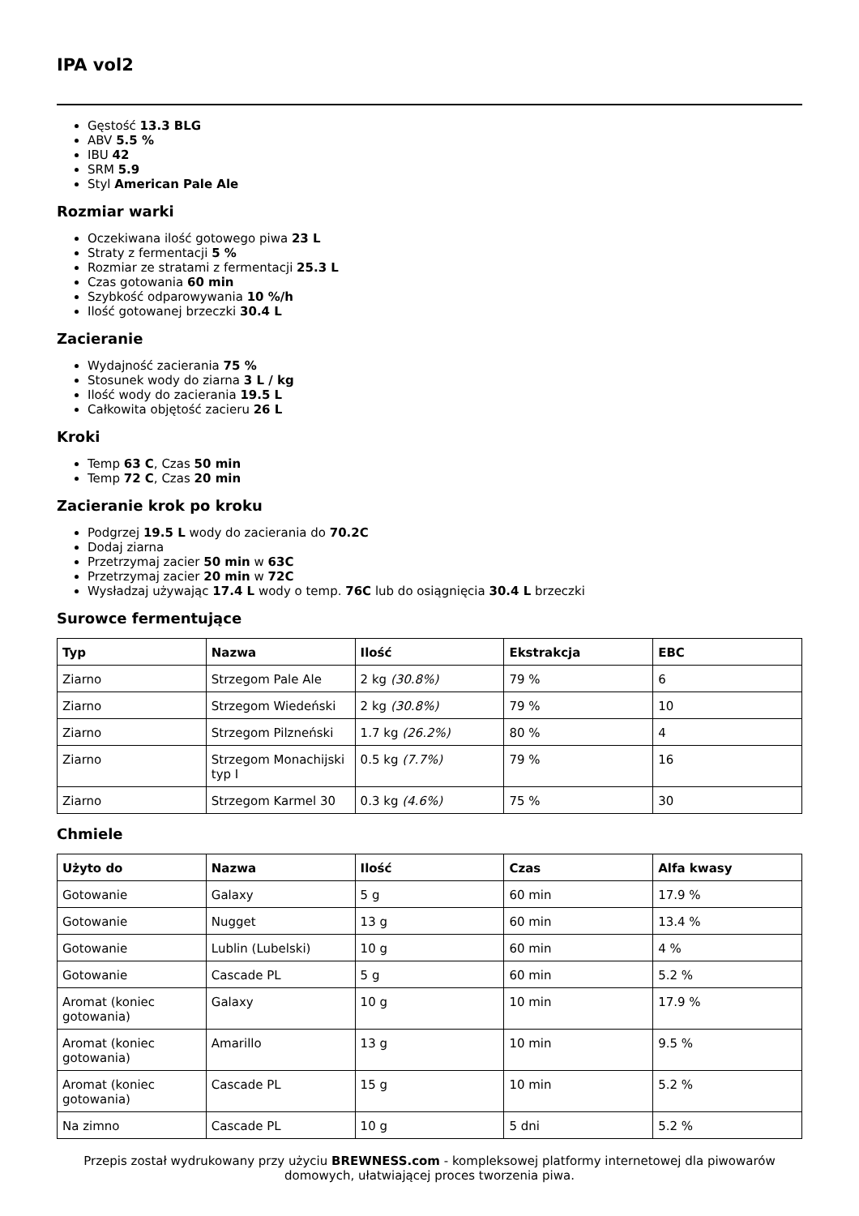IPA vol2
Gęstość 13.3 BLG
ABV 5.5 %
IBU 42
SRM 5.9
Styl American Pale Ale
Rozmiar warki
Oczekiwana ilość gotowego piwa 23 L
Straty z fermentacji 5 %
Rozmiar ze stratami z fermentacji 25.3 L
Czas gotowania 60 min
Szybkość odparowywania 10 %/h
Ilość gotowanej brzeczki 30.4 L
Zacieranie
Wydajność zacierania 75 %
Stosunek wody do ziarna 3 L / kg
Ilość wody do zacierania 19.5 L
Całkowita objętość zacieru 26 L
Kroki
Temp 63 C, Czas 50 min
Temp 72 C, Czas 20 min
Zacieranie krok po kroku
Podgrzej 19.5 L wody do zacierania do 70.2C
Dodaj ziarna
Przetrzymaj zacier 50 min w 63C
Przetrzymaj zacier 20 min w 72C
Wysładzaj używając 17.4 L wody o temp. 76C lub do osiągnięcia 30.4 L brzeczki
Surowce fermentujące
| Typ | Nazwa | Ilość | Ekstrakcja | EBC |
| --- | --- | --- | --- | --- |
| Ziarno | Strzegom Pale Ale | 2 kg (30.8%) | 79 % | 6 |
| Ziarno | Strzegom Wiedeński | 2 kg (30.8%) | 79 % | 10 |
| Ziarno | Strzegom Pilzneński | 1.7 kg (26.2%) | 80 % | 4 |
| Ziarno | Strzegom Monachijski typ I | 0.5 kg (7.7%) | 79 % | 16 |
| Ziarno | Strzegom Karmel 30 | 0.3 kg (4.6%) | 75 % | 30 |
Chmiele
| Użyto do | Nazwa | Ilość | Czas | Alfa kwasy |
| --- | --- | --- | --- | --- |
| Gotowanie | Galaxy | 5 g | 60 min | 17.9 % |
| Gotowanie | Nugget | 13 g | 60 min | 13.4 % |
| Gotowanie | Lublin (Lubelski) | 10 g | 60 min | 4 % |
| Gotowanie | Cascade PL | 5 g | 60 min | 5.2 % |
| Aromat (koniec gotowania) | Galaxy | 10 g | 10 min | 17.9 % |
| Aromat (koniec gotowania) | Amarillo | 13 g | 10 min | 9.5 % |
| Aromat (koniec gotowania) | Cascade PL | 15 g | 10 min | 5.2 % |
| Na zimno | Cascade PL | 10 g | 5 dni | 5.2 % |
Przepis został wydrukowany przy użyciu BREWNESS.com - kompleksowej platformy internetowej dla piwowarów domowych, ułatwiającej proces tworzenia piwa.